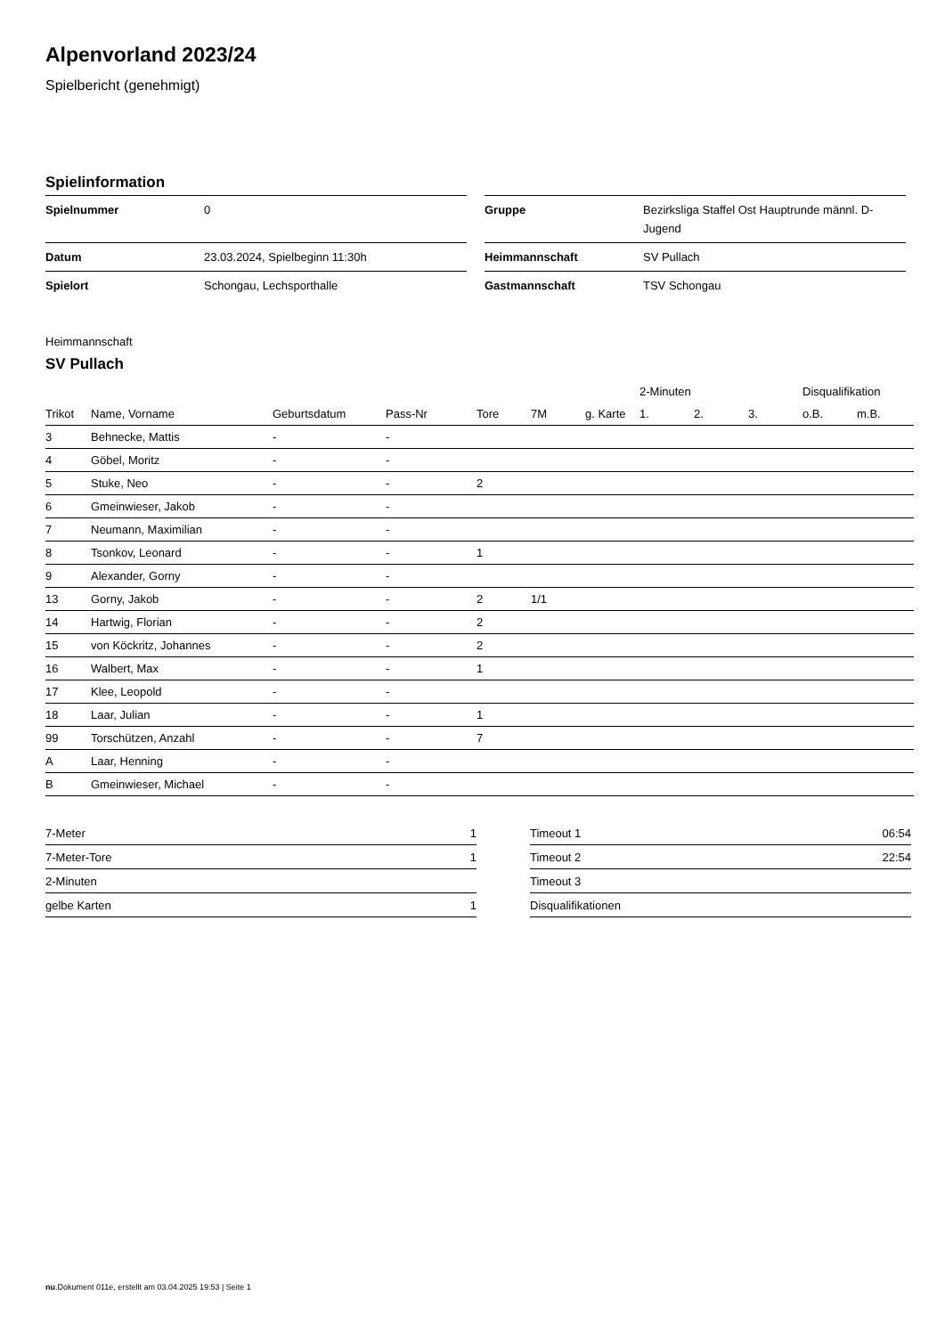Alpenvorland 2023/24
Spielbericht (genehmigt)
Spielinformation
| Spielnummer | 0 |
| Datum | 23.03.2024, Spielbeginn 11:30h |
| Spielort | Schongau, Lechsporthalle |
| Gruppe | Bezirksliga Staffel Ost Hauptrunde männl. D-Jugend |
| Heimmannschaft | SV Pullach |
| Gastmannschaft | TSV Schongau |
Heimmannschaft
SV Pullach
| | | | | | | | 2-Minuten | | | Disqualifikation | |
| --- | --- | --- | --- | --- | --- | --- | --- | --- | --- | --- | --- |
| Trikot | Name, Vorname | Geburtsdatum | Pass-Nr | Tore | 7M | g. Karte | 1. | 2. | 3. | o.B. | m.B. |
| 3 | Behnecke, Mattis | - | - | | | | | | | | |
| 4 | Göbel, Moritz | - | - | | | | | | | | |
| 5 | Stuke, Neo | - | - | 2 | | | | | | | |
| 6 | Gmeinwieser, Jakob | - | - | | | | | | | | |
| 7 | Neumann, Maximilian | - | - | | | | | | | | |
| 8 | Tsonkov, Leonard | - | - | 1 | | | | | | | |
| 9 | Alexander, Gorny | - | - | | | | | | | | |
| 13 | Gorny, Jakob | - | - | 2 | 1/1 | | | | | | |
| 14 | Hartwig, Florian | - | - | 2 | | | | | | | |
| 15 | von Köckritz, Johannes | - | - | 2 | | | | | | | |
| 16 | Walbert, Max | - | - | 1 | | | | | | | |
| 17 | Klee, Leopold | - | - | | | | | | | | |
| 18 | Laar, Julian | - | - | 1 | | | | | | | |
| 99 | Torschützen, Anzahl | - | - | 7 | | | | | | | |
| A | Laar, Henning | - | - | | | | | | | | |
| B | Gmeinwieser, Michael | - | - | | | | | | | | |
| 7-Meter | 1 |
| 7-Meter-Tore | 1 |
| 2-Minuten | |
| gelbe Karten | 1 |
| Timeout 1 | 06:54 |
| Timeout 2 | 22:54 |
| Timeout 3 | |
| Disqualifikationen | |
nu.Dokument 011e, erstellt am 03.04.2025 19:53 | Seite 1